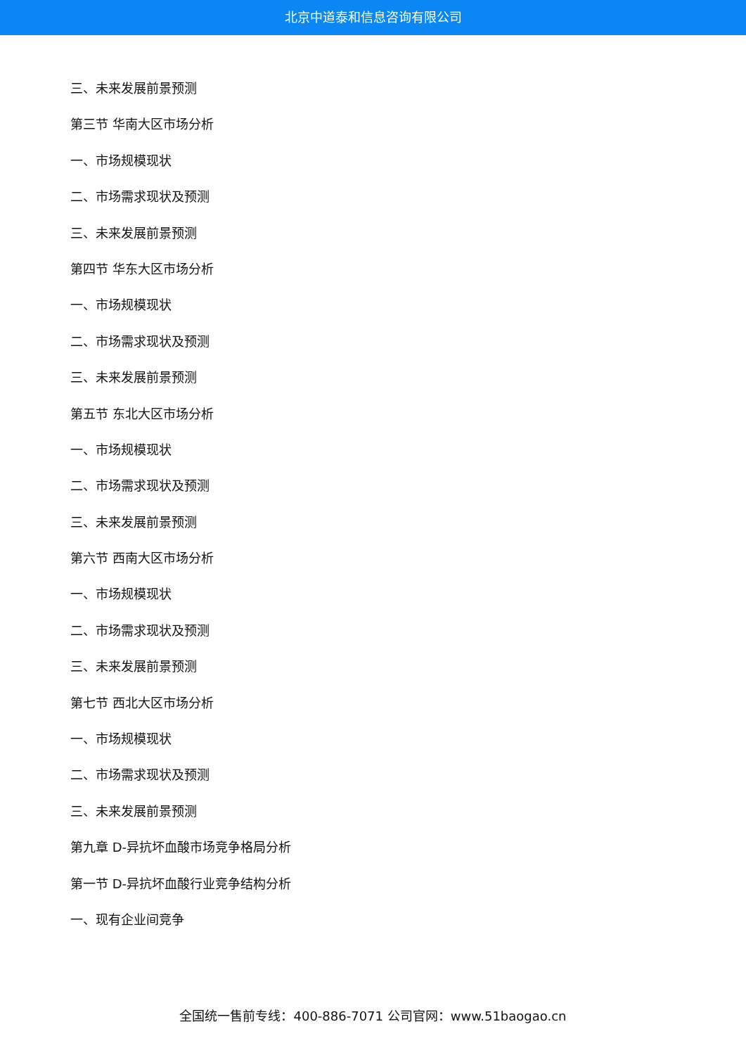北京中道泰和信息咨询有限公司
三、未来发展前景预测
第三节 华南大区市场分析
一、市场规模现状
二、市场需求现状及预测
三、未来发展前景预测
第四节 华东大区市场分析
一、市场规模现状
二、市场需求现状及预测
三、未来发展前景预测
第五节 东北大区市场分析
一、市场规模现状
二、市场需求现状及预测
三、未来发展前景预测
第六节 西南大区市场分析
一、市场规模现状
二、市场需求现状及预测
三、未来发展前景预测
第七节 西北大区市场分析
一、市场规模现状
二、市场需求现状及预测
三、未来发展前景预测
第九章 D-异抗坏血酸市场竞争格局分析
第一节 D-异抗坏血酸行业竞争结构分析
一、现有企业间竞争
全国统一售前专线：400-886-7071 公司官网：www.51baogao.cn